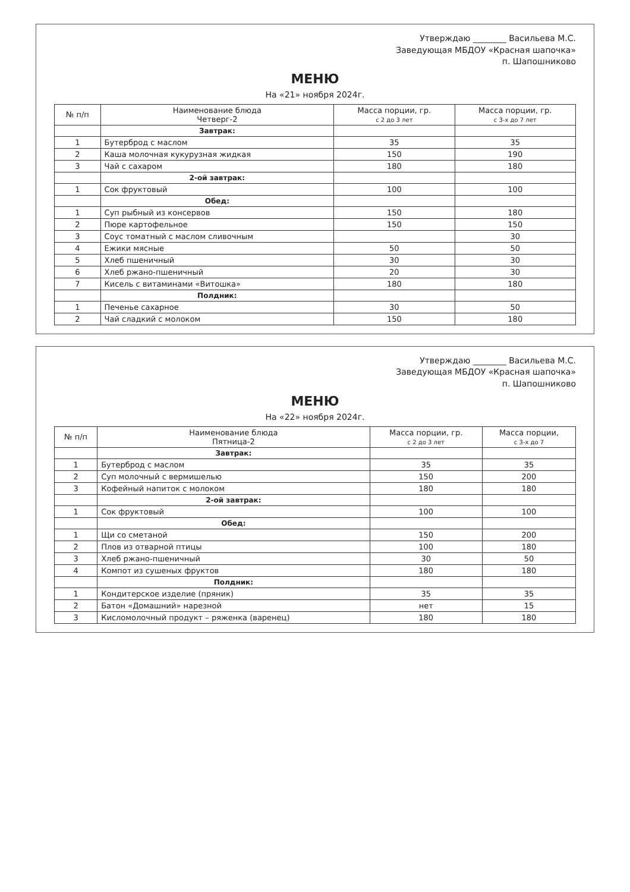Утверждаю ________ Васильева М.С.
Заведующая МБДОУ «Красная шапочка»
п. Шапошниково
МЕНЮ
На «21» ноября 2024г.
| № п/п | Наименование блюда Четверг-2 | Масса порции, гр. с 2 до 3 лет | Масса порции, гр. с 3-х до 7 лет |
| --- | --- | --- | --- |
| | Завтрак: | | |
| 1 | Бутерброд с маслом | 35 | 35 |
| 2 | Каша молочная кукурузная жидкая | 150 | 190 |
| 3 | Чай с сахаром | 180 | 180 |
| | 2-ой завтрак: | | |
| 1 | Сок фруктовый | 100 | 100 |
| | Обед: | | |
| 1 | Суп рыбный из консервов | 150 | 180 |
| 2 | Пюре картофельное | 150 | 150 |
| 3 | Соус томатный с маслом сливочным | | 30 |
| 4 | Ежики мясные | 50 | 50 |
| 5 | Хлеб пшеничный | 30 | 30 |
| 6 | Хлеб ржано-пшеничный | 20 | 30 |
| 7 | Кисель с витаминами «Витошка» | 180 | 180 |
| | Полдник: | | |
| 1 | Печенье сахарное | 30 | 50 |
| 2 | Чай сладкий с молоком | 150 | 180 |
Утверждаю ________ Васильева М.С.
Заведующая МБДОУ «Красная шапочка»
п. Шапошниково
МЕНЮ
На «22» ноября 2024г.
| № п/п | Наименование блюда Пятница-2 | Масса порции, гр. с 2 до 3 лет | Масса порции, с 3-х до 7 |
| --- | --- | --- | --- |
| | Завтрак: | | |
| 1 | Бутерброд с маслом | 35 | 35 |
| 2 | Суп молочный с вермишелью | 150 | 200 |
| 3 | Кофейный напиток с молоком | 180 | 180 |
| | 2-ой завтрак: | | |
| 1 | Сок фруктовый | 100 | 100 |
| | Обед: | | |
| 1 | Щи со сметаной | 150 | 200 |
| 2 | Плов из отварной птицы | 100 | 180 |
| 3 | Хлеб ржано-пшеничный | 30 | 50 |
| 4 | Компот из сушеных фруктов | 180 | 180 |
| | Полдник: | | |
| 1 | Кондитерское изделие (пряник) | 35 | 35 |
| 2 | Батон «Домашний» нарезной | нет | 15 |
| 3 | Кисломолочный продукт – ряженка (варенец) | 180 | 180 |